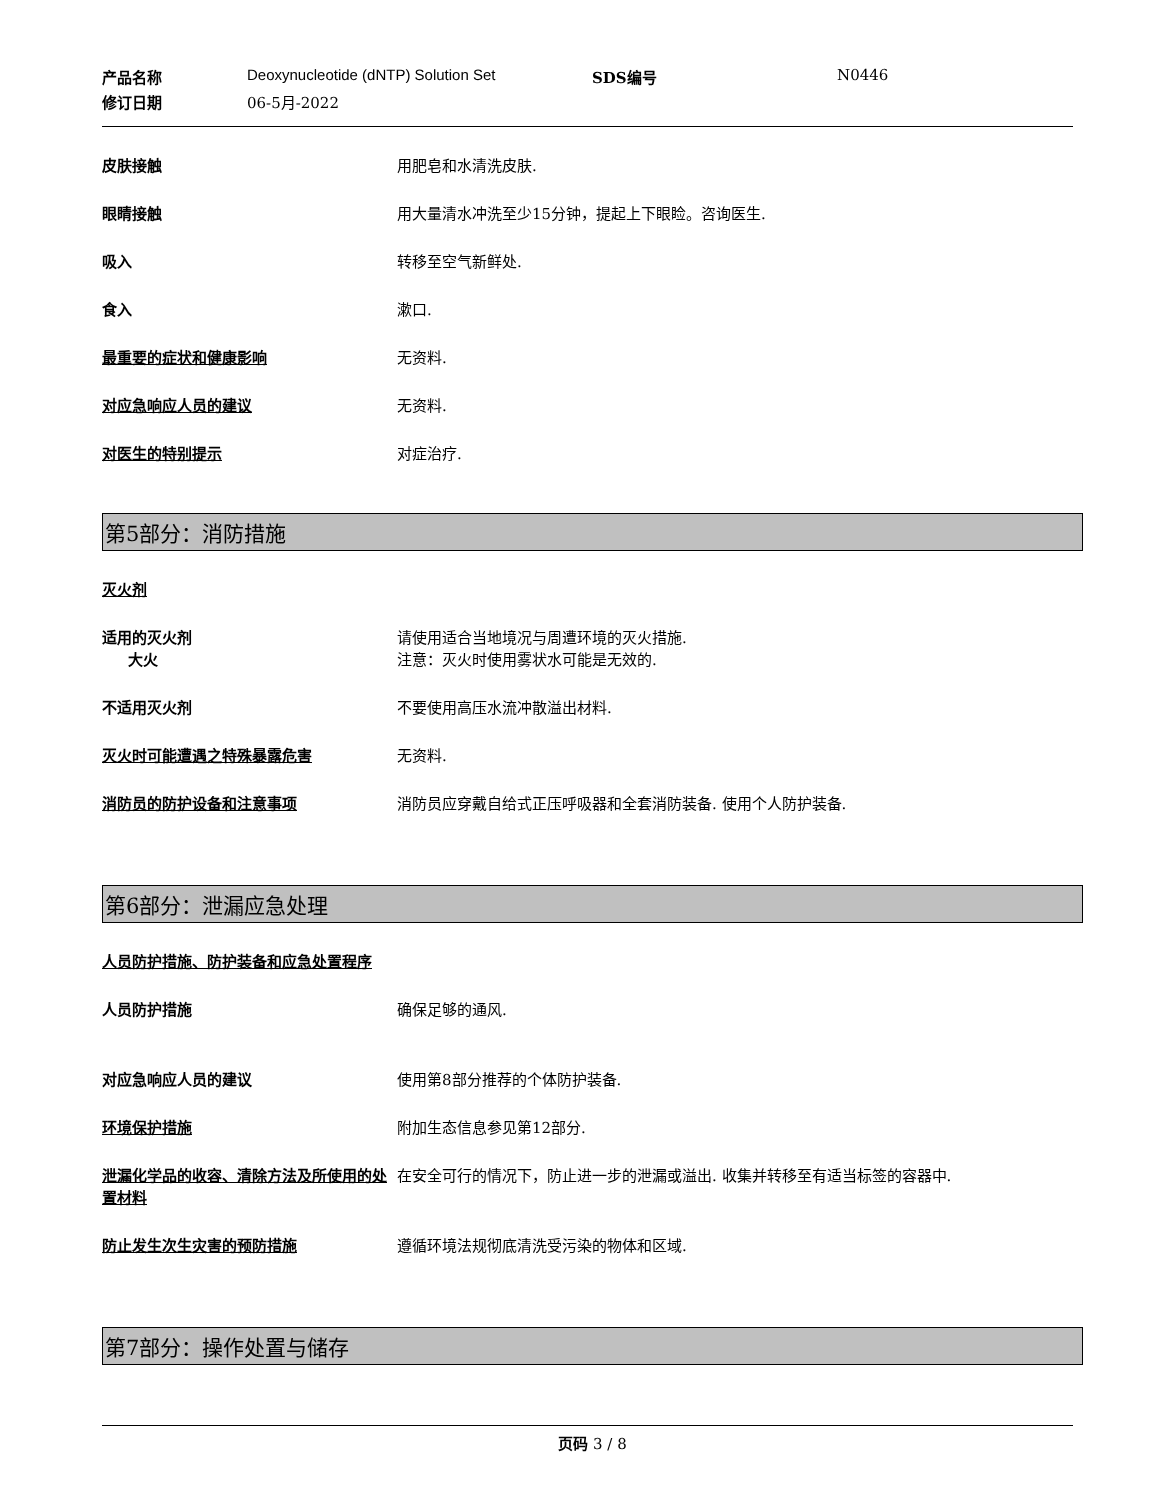产品名称 Deoxynucleotide (dNTP) Solution Set SDS编号 N0446 修订日期 06-5月-2022
皮肤接触 用肥皂和水清洗皮肤.
眼睛接触 用大量清水冲洗至少15分钟，提起上下眼睑。咨询医生.
吸入 转移至空气新鲜处.
食入 漱口.
最重要的症状和健康影响 无资料.
对应急响应人员的建议 无资料.
对医生的特别提示 对症治疗.
第5部分：消防措施
灭火剂
适用的灭火剂
大火 请使用适合当地境况与周遭环境的灭火措施.
注意：灭火时使用雾状水可能是无效的.
不适用灭火剂 不要使用高压水流冲散溢出材料.
灭火时可能遭遇之特殊暴露危害 无资料.
消防员的防护设备和注意事项 消防员应穿戴自给式正压呼吸器和全套消防装备. 使用个人防护装备.
第6部分：泄漏应急处理
人员防护措施、防护装备和应急处置程序
人员防护措施 确保足够的通风.
对应急响应人员的建议 使用第8部分推荐的个体防护装备.
环境保护措施 附加生态信息参见第12部分.
泄漏化学品的收容、清除方法及所使用的处置材料 在安全可行的情况下，防止进一步的泄漏或溢出. 收集并转移至有适当标签的容器中.
防止发生次生灾害的预防措施 遵循环境法规彻底清洗受污染的物体和区域.
第7部分：操作处置与储存
页码 3 / 8